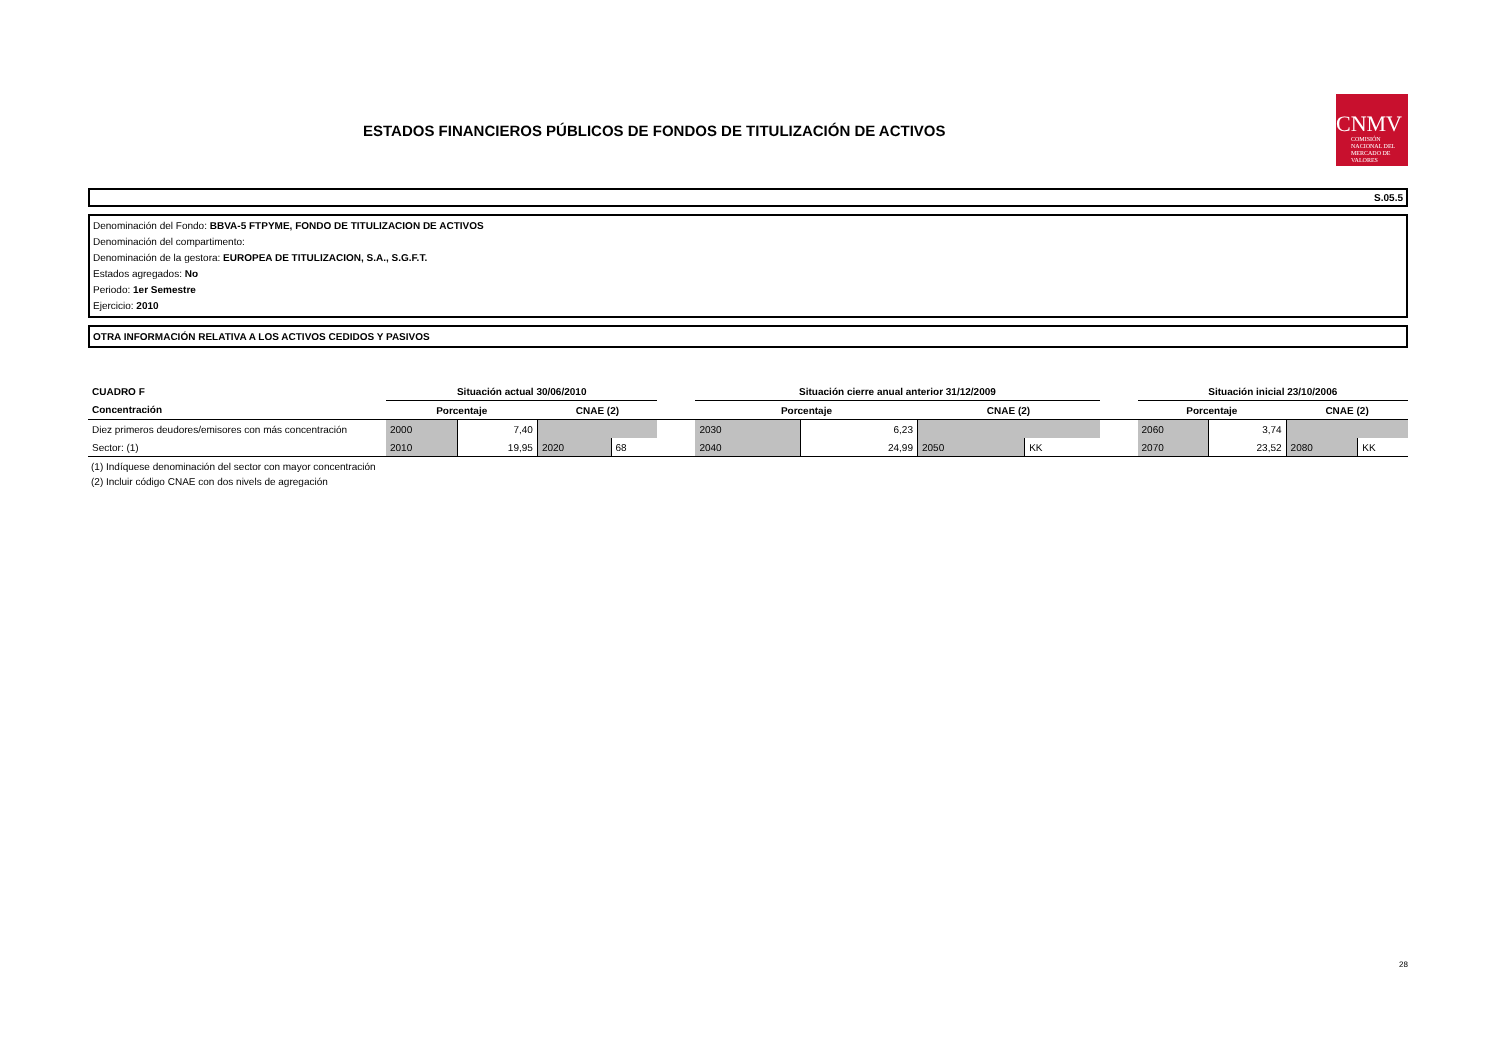ESTADOS FINANCIEROS PÚBLICOS DE FONDOS DE TITULIZACIÓN DE ACTIVOS
CNMV
COMISIÓN NACIONAL DEL MERCADO DE VALORES
S.05.5
Denominación del Fondo: BBVA-5 FTPYME, FONDO DE TITULIZACION DE ACTIVOS
Denominación del compartimento:
Denominación de la gestora: EUROPEA DE TITULIZACION, S.A., S.G.F.T.
Estados agregados: No
Periodo: 1er Semestre
Ejercicio: 2010
OTRA INFORMACIÓN RELATIVA A LOS ACTIVOS CEDIDOS Y PASIVOS
| CUADRO F | Situación actual 30/06/2010 | | | | | Situación cierre anual anterior 31/12/2009 | | | | | Situación inicial 23/10/2006 | | | |
| Concentración | Porcentaje | | CNAE (2) | | | Porcentaje | | CNAE (2) | | | Porcentaje | | CNAE (2) | |
| Diez primeros deudores/emisores con más concentración | 2000 | 7,40 | | | | 2030 | 6,23 | | | | 2060 | 3,74 | | |
| Sector: (1) | 2010 | 19,95 | 2020 | 68 | | 2040 | 24,99 | 2050 | KK | | 2070 | 23,52 | 2080 | KK |
(1) Indíquese denominación del sector con mayor concentración
(2) Incluir código CNAE con dos nivels de agregación
28